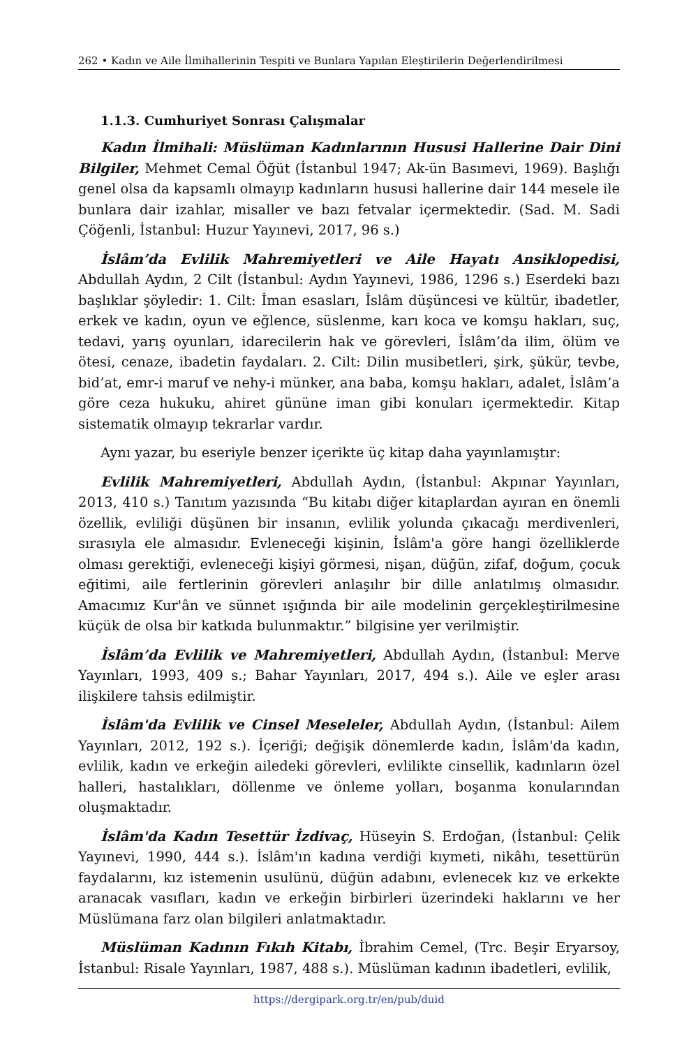262 • Kadın ve Aile İlmihallerinin Tespiti ve Bunlara Yapılan Eleştirilerin Değerlendirilmesi
1.1.3. Cumhuriyet Sonrası Çalışmalar
Kadın İlmihali: Müslüman Kadınlarının Hususi Hallerine Dair Dini Bilgiler, Mehmet Cemal Öğüt (İstanbul 1947; Ak-ün Basımevi, 1969). Başlığı genel olsa da kapsamlı olmayıp kadınların hususi hallerine dair 144 mesele ile bunlara dair izahlar, misaller ve bazı fetvalar içermektedir. (Sad. M. Sadi Çöğenli, İstanbul: Huzur Yayınevi, 2017, 96 s.)
İslâm’da Evlilik Mahremiyetleri ve Aile Hayatı Ansiklopedisi, Abdullah Aydın, 2 Cilt (İstanbul: Aydın Yayınevi, 1986, 1296 s.) Eserdeki bazı başlıklar şöyledir: 1. Cilt: İman esasları, İslâm düşüncesi ve kültür, ibadetler, erkek ve kadın, oyun ve eğlence, süslenme, karı koca ve komşu hakları, suç, tedavi, yarış oyunları, idarecilerin hak ve görevleri, İslâm’da ilim, ölüm ve ötesi, cenaze, ibadetin faydaları. 2. Cilt: Dilin musibetleri, şirk, şükür, tevbe, bid’at, emr-i maruf ve nehy-i münker, ana baba, komşu hakları, adalet, İslâm’a göre ceza hukuku, ahiret gününe iman gibi konuları içermektedir. Kitap sistematik olmayıp tekrarlar vardır.
Aynı yazar, bu eseriyle benzer içerikte üç kitap daha yayınlamıştır:
Evlilik Mahremiyetleri, Abdullah Aydın, (İstanbul: Akpınar Yayınları, 2013, 410 s.) Tanıtım yazısında “Bu kitabı diğer kitaplardan ayıran en önemli özellik, evliliği düşünen bir insanın, evlilik yolunda çıkacağı merdivenleri, sırasıyla ele almasıdır. Evleneceği kişinin, İslâm'a göre hangi özelliklerde olması gerektiği, evleneceği kişiyi görmesi, nişan, düğün, zifaf, doğum, çocuk eğitimi, aile fertlerinin görevleri anlaşılır bir dille anlatılmış olmasıdır. Amacımız Kur'ân ve sünnet ışığında bir aile modelinin gerçekleştirilmesine küçük de olsa bir katkıda bulunmaktır.” bilgisine yer verilmiştir.
İslâm’da Evlilik ve Mahremiyetleri, Abdullah Aydın, (İstanbul: Merve Yayınları, 1993, 409 s.; Bahar Yayınları, 2017, 494 s.). Aile ve eşler arası ilişkilere tahsis edilmiştir.
İslâm'da Evlilik ve Cinsel Meseleler, Abdullah Aydın, (İstanbul: Ailem Yayınları, 2012, 192 s.). İçeriği; değişik dönemlerde kadın, İslâm'da kadın, evlilik, kadın ve erkeğin ailedeki görevleri, evlilikte cinsellik, kadınların özel halleri, hastalıkları, döllenme ve önleme yolları, boşanma konularından oluşmaktadır.
İslâm'da Kadın Tesettür İzdivaç, Hüseyin S. Erdoğan, (İstanbul: Çelik Yayınevi, 1990, 444 s.). İslâm'ın kadına verdiği kıymeti, nikâhı, tesettürün faydalarını, kız istemenin usulünü, düğün adabını, evlenecek kız ve erkekte aranacak vasıfları, kadın ve erkeğin birbirleri üzerindeki haklarını ve her Müslümana farz olan bilgileri anlatmaktadır.
Müslüman Kadının Fıkıh Kitabı, İbrahim Cemel, (Trc. Beşir Eryarsoy, İstanbul: Risale Yayınları, 1987, 488 s.). Müslüman kadının ibadetleri, evlilik,
https://dergipark.org.tr/en/pub/duid